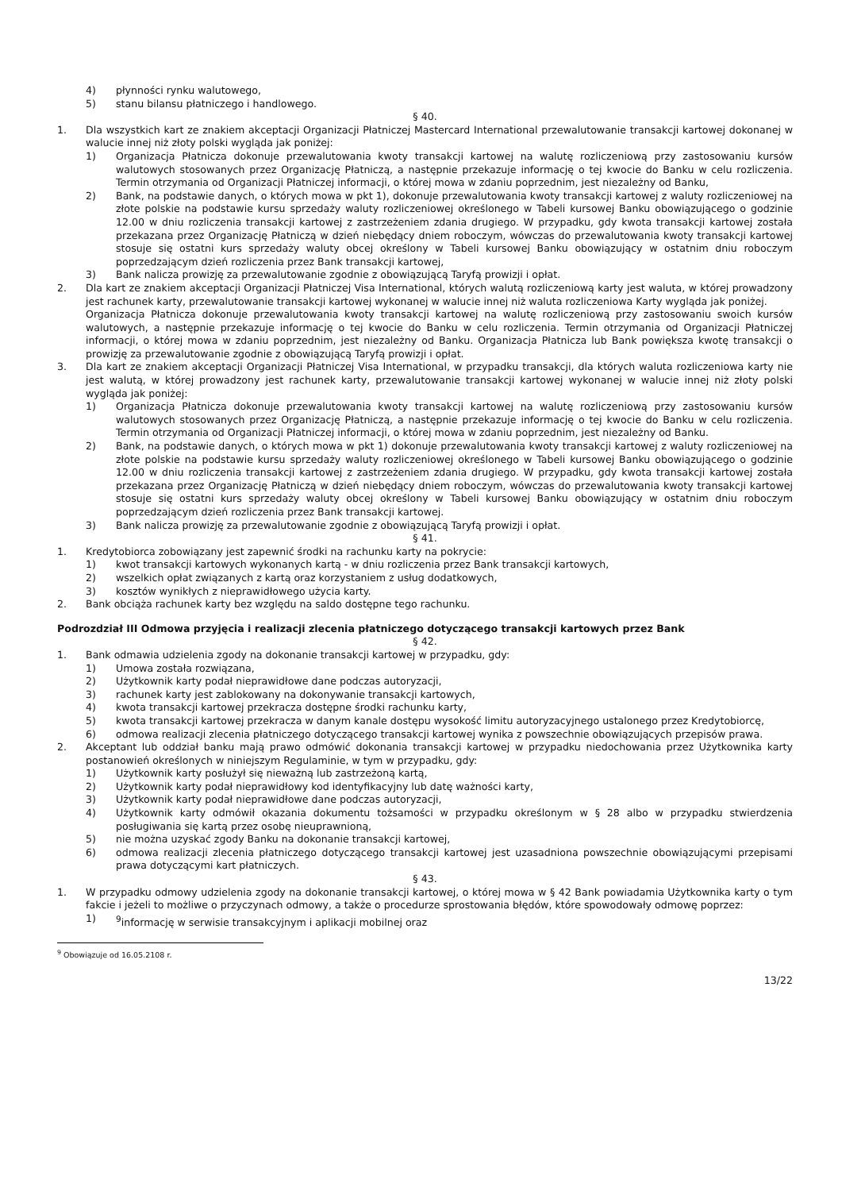4) płynności rynku walutowego,
5) stanu bilansu płatniczego i handlowego.
§ 40.
1. Dla wszystkich kart ze znakiem akceptacji Organizacji Płatniczej Mastercard International przewalutowanie transakcji kartowej dokonanej w walucie innej niż złoty polski wygląda jak poniżej:
1) Organizacja Płatnicza dokonuje przewalutowania kwoty transakcji kartowej na walutę rozliczeniową przy zastosowaniu kursów walutowych stosowanych przez Organizację Płatniczą, a następnie przekazuje informację o tej kwocie do Banku w celu rozliczenia. Termin otrzymania od Organizacji Płatniczej informacji, o której mowa w zdaniu poprzednim, jest niezależny od Banku,
2) Bank, na podstawie danych, o których mowa w pkt 1), dokonuje przewalutowania kwoty transakcji kartowej z waluty rozliczeniowej na złote polskie na podstawie kursu sprzedaży waluty rozliczeniowej określonego w Tabeli kursowej Banku obowiązującego o godzinie 12.00 w dniu rozliczenia transakcji kartowej z zastrzeżeniem zdania drugiego. W przypadku, gdy kwota transakcji kartowej została przekazana przez Organizację Płatniczą w dzień niebędący dniem roboczym, wówczas do przewalutowania kwoty transakcji kartowej stosuje się ostatni kurs sprzedaży waluty obcej określony w Tabeli kursowej Banku obowiązujący w ostatnim dniu roboczym poprzedzającym dzień rozliczenia przez Bank transakcji kartowej,
3) Bank nalicza prowizję za przewalutowanie zgodnie z obowiązującą Taryfą prowizji i opłat.
2. Dla kart ze znakiem akceptacji Organizacji Płatniczej Visa International, których walutą rozliczeniową karty jest waluta, w której prowadzony jest rachunek karty, przewalutowanie transakcji kartowej wykonanej w walucie innej niż waluta rozliczeniowa Karty wygląda jak poniżej.
Organizacja Płatnicza dokonuje przewalutowania kwoty transakcji kartowej na walutę rozliczeniową przy zastosowaniu swoich kursów walutowych, a następnie przekazuje informację o tej kwocie do Banku w celu rozliczenia. Termin otrzymania od Organizacji Płatniczej informacji, o której mowa w zdaniu poprzednim, jest niezależny od Banku. Organizacja Płatnicza lub Bank powiększa kwotę transakcji o prowizję za przewalutowanie zgodnie z obowiązującą Taryfą prowizji i opłat.
3. Dla kart ze znakiem akceptacji Organizacji Płatniczej Visa International, w przypadku transakcji, dla których waluta rozliczeniowa karty nie jest walutą, w której prowadzony jest rachunek karty, przewalutowanie transakcji kartowej wykonanej w walucie innej niż złoty polski wygląda jak poniżej:
1) Organizacja Płatnicza dokonuje przewalutowania kwoty transakcji kartowej na walutę rozliczeniową przy zastosowaniu kursów walutowych stosowanych przez Organizację Płatniczą, a następnie przekazuje informację o tej kwocie do Banku w celu rozliczenia. Termin otrzymania od Organizacji Płatniczej informacji, o której mowa w zdaniu poprzednim, jest niezależny od Banku.
2) Bank, na podstawie danych, o których mowa w pkt 1) dokonuje przewalutowania kwoty transakcji kartowej z waluty rozliczeniowej na złote polskie na podstawie kursu sprzedaży waluty rozliczeniowej określonego w Tabeli kursowej Banku obowiązującego o godzinie 12.00 w dniu rozliczenia transakcji kartowej z zastrzeżeniem zdania drugiego. W przypadku, gdy kwota transakcji kartowej została przekazana przez Organizację Płatniczą w dzień niebędący dniem roboczym, wówczas do przewalutowania kwoty transakcji kartowej stosuje się ostatni kurs sprzedaży waluty obcej określony w Tabeli kursowej Banku obowiązujący w ostatnim dniu roboczym poprzedzającym dzień rozliczenia przez Bank transakcji kartowej.
3) Bank nalicza prowizję za przewalutowanie zgodnie z obowiązującą Taryfą prowizji i opłat.
§ 41.
1. Kredytobiorca zobowiązany jest zapewnić środki na rachunku karty na pokrycie:
1) kwot transakcji kartowych wykonanych kartą - w dniu rozliczenia przez Bank transakcji kartowych,
2) wszelkich opłat związanych z kartą oraz korzystaniem z usług dodatkowych,
3) kosztów wynikłych z nieprawidłowego użycia karty.
2. Bank obciąża rachunek karty bez względu na saldo dostępne tego rachunku.
Podrozdział III Odmowa przyjęcia i realizacji zlecenia płatniczego dotyczącego transakcji kartowych przez Bank
§ 42.
1. Bank odmawia udzielenia zgody na dokonanie transakcji kartowej w przypadku, gdy:
1) Umowa została rozwiązana,
2) Użytkownik karty podał nieprawidłowe dane podczas autoryzacji,
3) rachunek karty jest zablokowany na dokonywanie transakcji kartowych,
4) kwota transakcji kartowej przekracza dostępne środki rachunku karty,
5) kwota transakcji kartowej przekracza w danym kanale dostępu wysokość limitu autoryzacyjnego ustalonego przez Kredytobiorcę,
6) odmowa realizacji zlecenia płatniczego dotyczącego transakcji kartowej wynika z powszechnie obowiązujących przepisów prawa.
2. Akceptant lub oddział banku mają prawo odmówić dokonania transakcji kartowej w przypadku niedochowania przez Użytkownika karty postanowień określonych w niniejszym Regulaminie, w tym w przypadku, gdy:
1) Użytkownik karty posłużył się nieważną lub zastrzeżoną kartą,
2) Użytkownik karty podał nieprawidłowy kod identyfikacyjny lub datę ważności karty,
3) Użytkownik karty podał nieprawidłowe dane podczas autoryzacji,
4) Użytkownik karty odmówił okazania dokumentu tożsamości w przypadku określonym w § 28 albo w przypadku stwierdzenia posługiwania się kartą przez osobę nieuprawnioną,
5) nie można uzyskać zgody Banku na dokonanie transakcji kartowej,
6) odmowa realizacji zlecenia płatniczego dotyczącego transakcji kartowej jest uzasadniona powszechnie obowiązującymi przepisami prawa dotyczącymi kart płatniczych.
§ 43.
1. W przypadku odmowy udzielenia zgody na dokonanie transakcji kartowej, o której mowa w § 42 Bank powiadamia Użytkownika karty o tym fakcie i jeżeli to możliwe o przyczynach odmowy, a także o procedurze sprostowania błędów, które spowodowały odmowę poprzez:
1) <sup>9</sup>informację w serwisie transakcyjnym i aplikacji mobilnej oraz
<sup>9</sup> Obowiązuje od 16.05.2108 r.
13/22